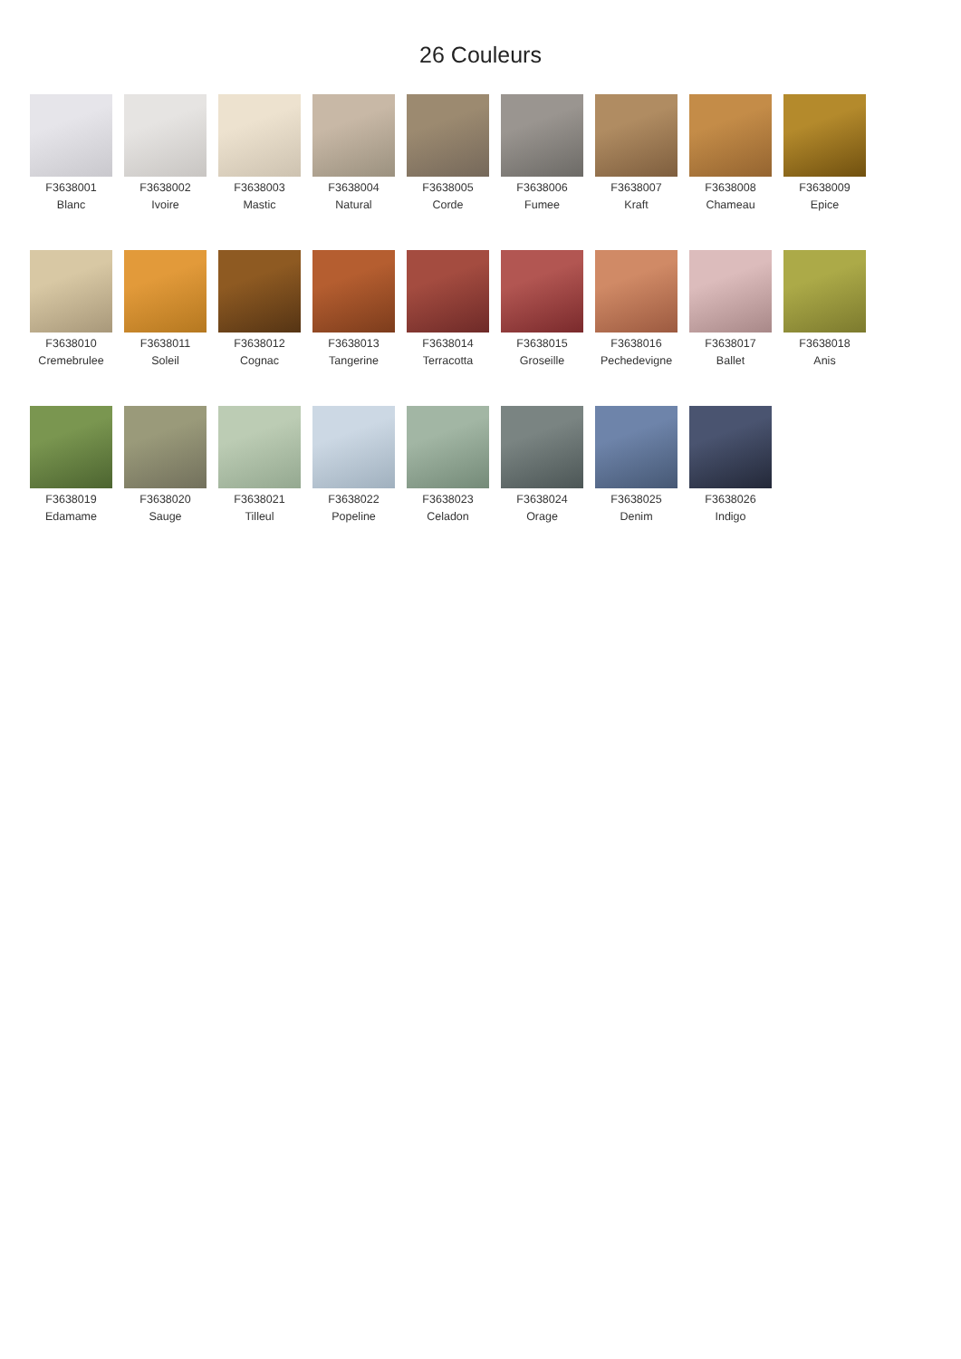26 Couleurs
F3638001
Blanc
F3638002
Ivoire
F3638003
Mastic
F3638004
Natural
F3638005
Corde
F3638006
Fumee
F3638007
Kraft
F3638008
Chameau
F3638009
Epice
F3638010
Cremebrulee
F3638011
Soleil
F3638012
Cognac
F3638013
Tangerine
F3638014
Terracotta
F3638015
Groseille
F3638016
Pechedevigne
F3638017
Ballet
F3638018
Anis
F3638019
Edamame
F3638020
Sauge
F3638021
Tilleul
F3638022
Popeline
F3638023
Celadon
F3638024
Orage
F3638025
Denim
F3638026
Indigo